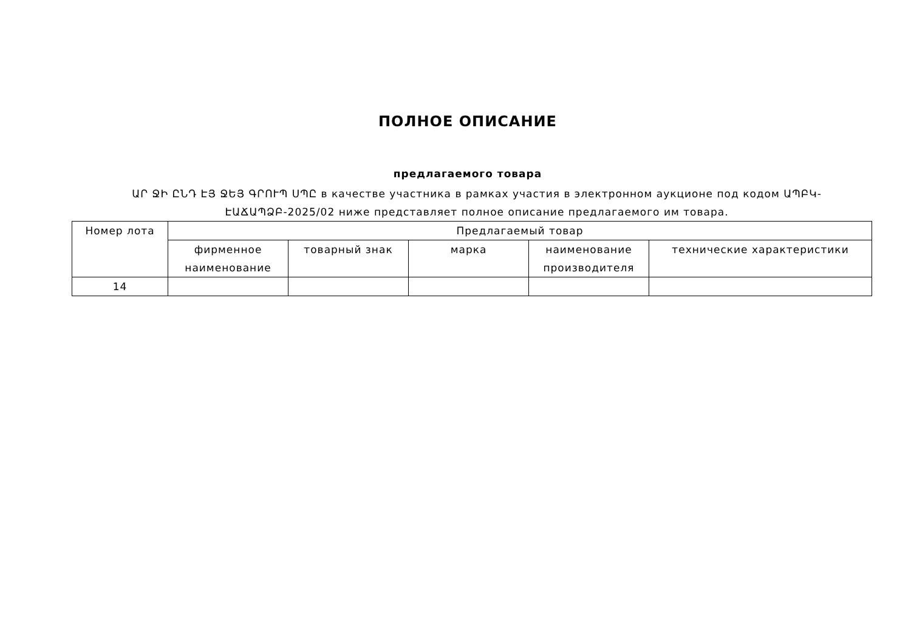ПОЛНОЕ ОПИСАНИЕ
предлагаемого товара
ԱՐ ՋԻ ԸՆԴ ԷՅ ՋԵՅ ԳՐՈՒՊ ՍՊԸ в качестве участника в рамках участия в электронном аукционе под кодом ԱՊԲԿ-ԷԱՃԱՊՁԲ-2025/02 ниже представляет полное описание предлагаемого им товара.
| Номер лота | Предлагаемый товар | | | | |
| --- | --- | --- | --- | --- | --- |
| | фирменное наименование | товарный знак | марка | наименование производителя | технические характеристики |
| 14 | | | | | |